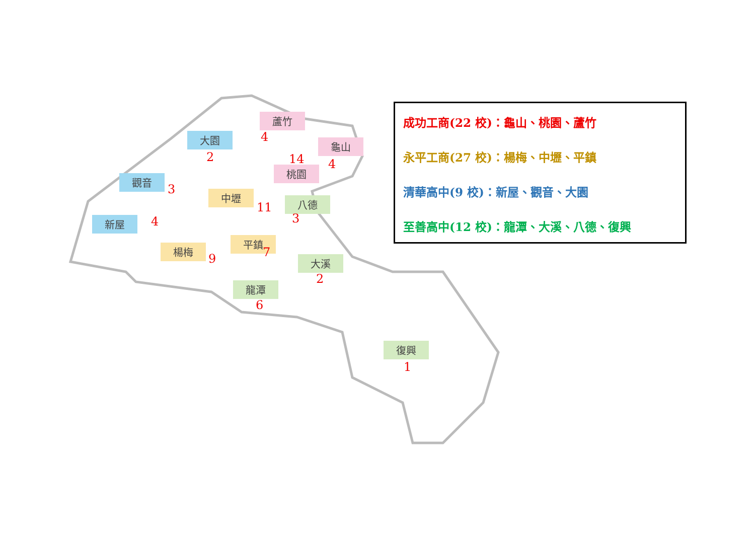大園
2
蘆竹
4 龜山
4
14
桃園
觀音
3 中壢
11 八德
3
新屋 4
平鎮
7
楊梅
9 大溪
2
龍潭
6
復興
1
成功工商(22 校)：龜山、桃園、蘆竹
永平工商(27 校)：楊梅、中壢、平鎮
清華高中(9 校)：新屋、觀音、大園
至善高中(12 校)：龍潭、大溪、八德、復興